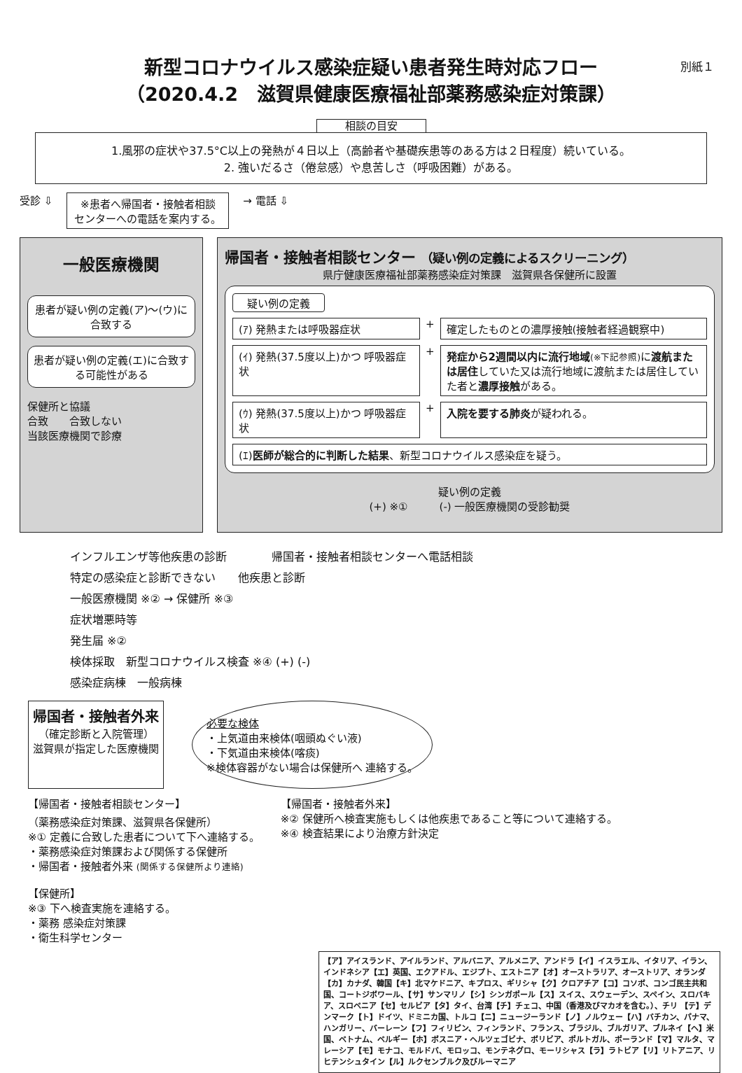別紙１
新型コロナウイルス感染症疑い患者発生時対応フロー
（2020.4.2　滋賀県健康医療福祉部薬務感染症対策課）
相談の目安
1.風邪の症状や37.5°C以上の発熱が４日以上（高齢者や基礎疾患等のある方は２日程度）続いている。
2. 強いだるさ（倦怠感）や息苦しさ（呼吸困難）がある。
受診 ⇩
※患者へ帰国者・接触者相談
センターへの電話を案内する。
→ 電話 ⇩
一般医療機関
患者が疑い例の定義(ア)～(ウ)に合致する
患者が疑い例の定義(エ)に合致する可能性がある
保健所と協議
合致　　合致しない
当該医療機関で診療
帰国者・接触者相談センター （疑い例の定義によるスクリーニング）
県庁健康医療福祉部薬務感染症対策課　滋賀県各保健所に設置
疑い例の定義
(ｱ) 発熱または呼吸器症状
+
確定したものとの濃厚接触(接触者経過観察中)
(ｲ) 発熱(37.5度以上)かつ 呼吸器症状
+
発症から2週間以内に流行地域(※下記参照) に渡航または居住していた又は流行地域に渡航または居住していた者と濃厚接触がある。
(ｳ) 発熱(37.5度以上)かつ 呼吸器症状
+
入院を要する肺炎が疑われる。
(ｴ)医師が総合的に判断した結果、新型コロナウイルス感染症を疑う。
疑い例の定義
(+) ※①　　　(-) 一般医療機関の受診勧奨
インフルエンザ等他疾患の診断　　　　帰国者・接触者相談センターへ電話相談
特定の感染症と診断できない　　他疾患と診断
一般医療機関 ※② → 保健所 ※③
症状増悪時等
発生届 ※②
検体採取　新型コロナウイルス検査 ※④ (+) (-)
感染症病棟　一般病棟
帰国者・接触者外来
（確定診断と入院管理）
滋賀県が指定した医療機関
必要な検体
・上気道由来検体(咽頭ぬぐい液)
・下気道由来検体(喀痰)
※検体容器がない場合は保健所へ 連絡する。
【帰国者・接触者相談センター】
（薬務感染症対策課、滋賀県各保健所）
※① 定義に合致した患者について下へ連絡する。
・薬務感染症対策課および関係する保健所
・帰国者・接触者外来 (関係する保健所より連絡)
【保健所】
※③ 下へ検査実施を連絡する。
・薬務 感染症対策課
・衛生科学センター
【帰国者・接触者外来】
※② 保健所へ検査実施もしくは他疾患であること等について連絡する。
※④ 検査結果により治療方針決定
【ア】アイスランド、アイルランド、アルバニア、アルメニア、アンドラ【イ】イスラエル、イタリア、イラン、インドネシア【エ】英国、エクアドル、エジプト、エストニア【オ】オーストラリア、オーストリア、オランダ【カ】カナダ、韓国【キ】北マケドニア、キプロス、ギリシャ【ク】クロアチア【コ】コソボ、コンゴ民主共和国、コートジボワール、【サ】サンマリノ【シ】シンガポール【ス】スイス、スウェーデン、スペイン、スロバキア、スロベニア【セ】セルビア【タ】タイ、台湾【チ】チェコ、中国（香港及びマカオを含む。）、チリ 【テ】デンマーク【ト】ドイツ、ドミニカ国、トルコ【ニ】ニュージーランド【ノ】ノルウェー【ハ】バチカン、パナマ、ハンガリー、バーレーン【フ】フィリピン、フィンランド、フランス、ブラジル、ブルガリア、ブルネイ【ヘ】米国、ベトナム、ベルギー【ホ】ボスニア・ヘルツェゴビナ、ボリビア、ポルトガル、ポーランド【マ】マルタ、マレーシア【モ】モナコ、モルドバ、モロッコ、モンテネグロ、モーリシャス【ラ】ラトビア【リ】リトアニア、リヒテンシュタイン【ル】ルクセンブルク及びルーマニア